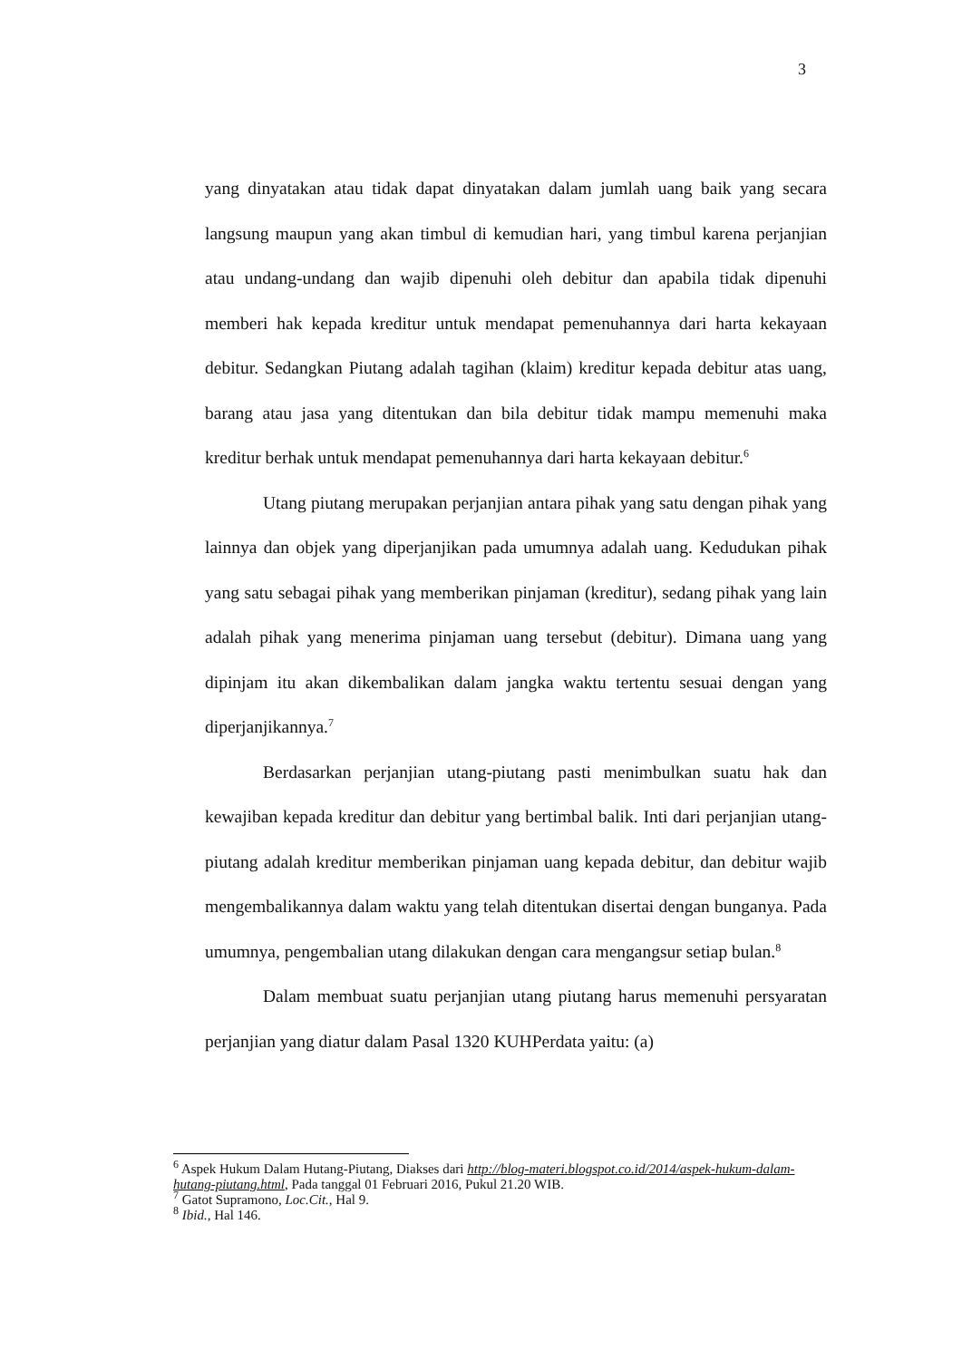3
yang dinyatakan atau tidak dapat dinyatakan dalam jumlah uang baik yang secara langsung maupun yang akan timbul di kemudian hari, yang timbul karena perjanjian atau undang-undang dan wajib dipenuhi oleh debitur dan apabila tidak dipenuhi memberi hak kepada kreditur untuk mendapat pemenuhannya dari harta kekayaan debitur. Sedangkan Piutang adalah tagihan (klaim) kreditur kepada debitur atas uang, barang atau jasa yang ditentukan dan bila debitur tidak mampu memenuhi maka kreditur berhak untuk mendapat pemenuhannya dari harta kekayaan debitur.<sup>6</sup>
Utang piutang merupakan perjanjian antara pihak yang satu dengan pihak yang lainnya dan objek yang diperjanjikan pada umumnya adalah uang. Kedudukan pihak yang satu sebagai pihak yang memberikan pinjaman (kreditur), sedang pihak yang lain adalah pihak yang menerima pinjaman uang tersebut (debitur). Dimana uang yang dipinjam itu akan dikembalikan dalam jangka waktu tertentu sesuai dengan yang diperjanjikannya.<sup>7</sup>
Berdasarkan perjanjian utang-piutang pasti menimbulkan suatu hak dan kewajiban kepada kreditur dan debitur yang bertimbal balik. Inti dari perjanjian utang-piutang adalah kreditur memberikan pinjaman uang kepada debitur, dan debitur wajib mengembalikannya dalam waktu yang telah ditentukan disertai dengan bunganya. Pada umumnya, pengembalian utang dilakukan dengan cara mengangsur setiap bulan.<sup>8</sup>
Dalam membuat suatu perjanjian utang piutang harus memenuhi persyaratan perjanjian yang diatur dalam Pasal 1320 KUHPerdata yaitu: (a)
<sup>6</sup> Aspek Hukum Dalam Hutang-Piutang, Diakses dari http://blog-materi.blogspot.co.id/2014/aspek-hukum-dalam-hutang-piutang.html, Pada tanggal 01 Februari 2016, Pukul 21.20 WIB.
<sup>7</sup> Gatot Supramono, Loc.Cit., Hal 9.
<sup>8</sup> Ibid., Hal 146.